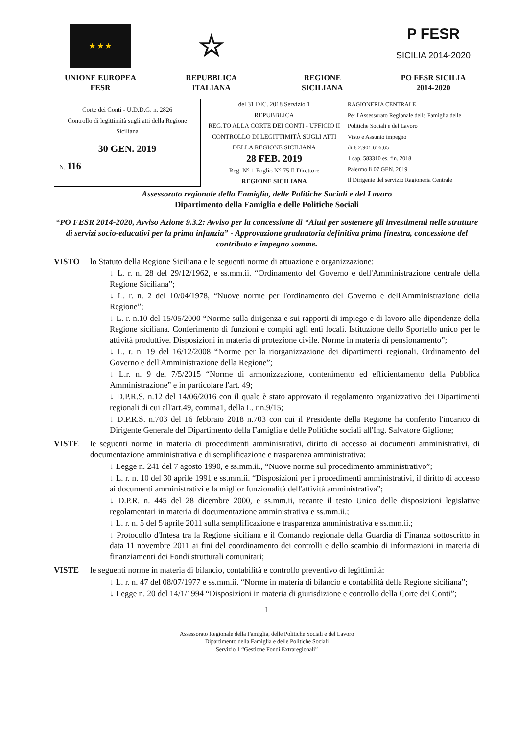★ ★ ★
UNIONE EUROPEA
FESR
☆
REPUBBLICA
ITALIANA
REGIONE
SICILIANA
P FESR
SICILIA 2014-2020
PO FESR SICILIA
2014-2020
Corte dei Conti - U.D.D.G. n. 2826
Controllo di legittimità sugli atti della Regione Siciliana
30 GEN. 2019
N. 116
del 31 DIC. 2018 Servizio 1
REPUBBLICA
REG.TO ALLA CORTE DEI CONTI - UFFICIO II CONTROLLO DI LEGITTIMITÀ SUGLI ATTI DELLA REGIONE SICILIANA
28 FEB. 2019
Reg. N° 1 Foglio N° 75 Il Direttore
REGIONE SICILIANA
RAGIONERIA CENTRALE
Per l'Assessorato Regionale della Famiglia delle Politiche Sociali e del Lavoro
Visto e Assunto impegno
di € 2.901.616,65
1 cap. 583310 es. fin. 2018
Palermo lì 07 GEN. 2019
Il Dirigente del servizio Ragioneria Centrale
Assessorato regionale della Famiglia, delle Politiche Sociali e del Lavoro
Dipartimento della Famiglia e delle Politiche Sociali
“PO FESR 2014-2020, Avviso Azione 9.3.2: Avviso per la concessione di “Aiuti per sostenere gli investimenti nelle strutture di servizi socio-educativi per la prima infanzia” - Approvazione graduatoria definitiva prima finestra, concessione del contributo e impegno somme.
VISTO lo Statuto della Regione Siciliana e le seguenti norme di attuazione e organizzazione:
↓ L. r. n. 28 del 29/12/1962, e ss.mm.ii. “Ordinamento del Governo e dell'Amministrazione centrale della Regione Siciliana”;
↓ L. r. n. 2 del 10/04/1978, “Nuove norme per l'ordinamento del Governo e dell'Amministrazione della Regione”;
↓ L. r. n.10 del 15/05/2000 “Norme sulla dirigenza e sui rapporti di impiego e di lavoro alle dipendenze della Regione siciliana. Conferimento di funzioni e compiti agli enti locali. Istituzione dello Sportello unico per le attività produttive. Disposizioni in materia di protezione civile. Norme in materia di pensionamento”;
↓ L. r. n. 19 del 16/12/2008 “Norme per la riorganizzazione dei dipartimenti regionali. Ordinamento del Governo e dell'Amministrazione della Regione”;
↓ L.r. n. 9 del 7/5/2015 “Norme di armonizzazione, contenimento ed efficientamento della Pubblica Amministrazione” e in particolare l'art. 49;
↓ D.P.R.S. n.12 del 14/06/2016 con il quale è stato approvato il regolamento organizzativo dei Dipartimenti regionali di cui all'art.49, comma1, della L. r.n.9/15;
↓ D.P.R.S. n.703 del 16 febbraio 2018 n.703 con cui il Presidente della Regione ha conferito l'incarico di Dirigente Generale del Dipartimento della Famiglia e delle Politiche sociali all'Ing. Salvatore Giglione;
VISTE le seguenti norme in materia di procedimenti amministrativi, diritto di accesso ai documenti amministrativi, di documentazione amministrativa e di semplificazione e trasparenza amministrativa:
↓ Legge n. 241 del 7 agosto 1990, e ss.mm.ii., “Nuove norme sul procedimento amministrativo”;
↓ L. r. n. 10 del 30 aprile 1991 e ss.mm.ii. “Disposizioni per i procedimenti amministrativi, il diritto di accesso ai documenti amministrativi e la miglior funzionalità dell'attività amministrativa”;
↓ D.P.R. n. 445 del 28 dicembre 2000, e ss.mm.ii, recante il testo Unico delle disposizioni legislative regolamentari in materia di documentazione amministrativa e ss.mm.ii.;
↓ L. r. n. 5 del 5 aprile 2011 sulla semplificazione e trasparenza amministrativa e ss.mm.ii.;
↓ Protocollo d'Intesa tra la Regione siciliana e il Comando regionale della Guardia di Finanza sottoscritto in data 11 novembre 2011 ai fini del coordinamento dei controlli e dello scambio di informazioni in materia di finanziamenti dei Fondi strutturali comunitari;
VISTE le seguenti norme in materia di bilancio, contabilità e controllo preventivo di legittimità:
↓ L. r. n. 47 del 08/07/1977 e ss.mm.ii. “Norme in materia di bilancio e contabilità della Regione siciliana”;
↓ Legge n. 20 del 14/1/1994 “Disposizioni in materia di giurisdizione e controllo della Corte dei Conti”;
1
Assessorato Regionale della Famiglia, delle Politiche Sociali e del Lavoro
Dipartimento della Famiglia e delle Politiche Sociali
Servizio 1 “Gestione Fondi Extraregionali”